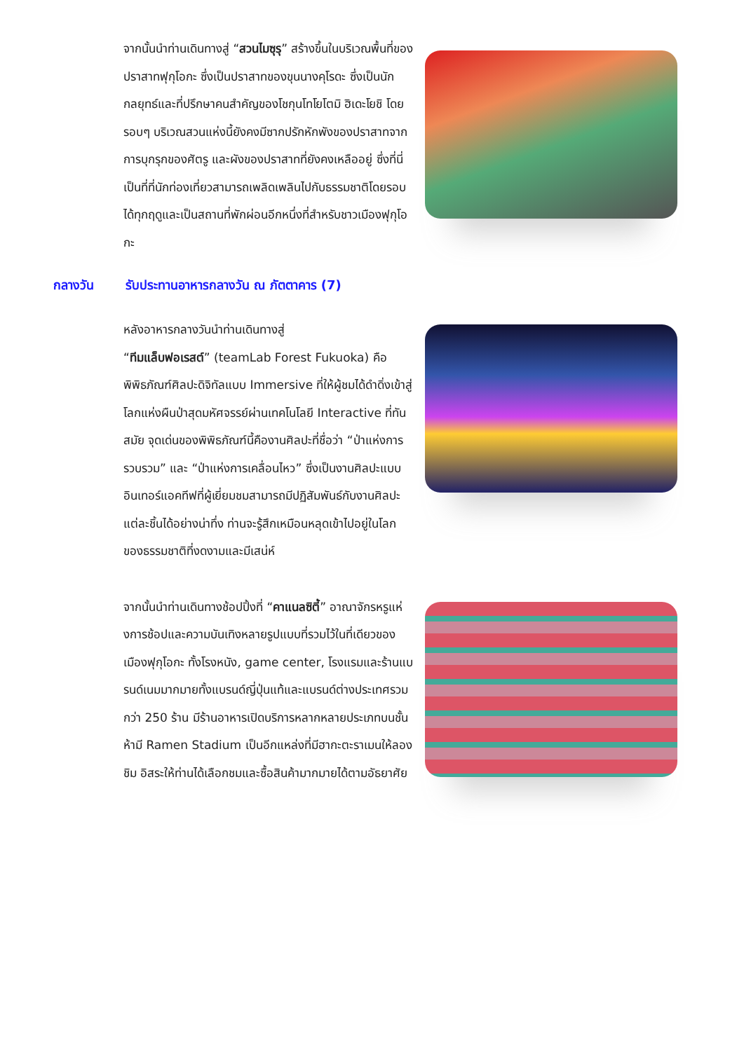จากนั้นนำท่านเดินทางสู่ “สวนไมซุรุ” สร้างขึ้นในบริเวณพื้นที่ของปราสาทฟุกุโอกะ ซึ่งเป็นปราสาทของขุนนางคุโรดะ ซึ่งเป็นนักกลยุทธ์และที่ปรึกษาคนสำคัญของโชกุนโทโยโตมิ ฮิเดะโยชิ โดยรอบๆ บริเวณสวนแห่งนี้ยังคงมีซากปรักหักพังของปราสาทจากการบุกรุกของศัตรู และผังของปราสาทที่ยังคงเหลืออยู่ ซึ่งที่นี่เป็นที่ที่นักท่องเที่ยวสามารถเพลิดเพลินไปกับธรรมชาติโดยรอบได้ทุกฤดูและเป็นสถานที่พักผ่อนอีกหนึ่งที่สำหรับชาวเมืองฟุกุโอกะ
กลางวัน รับประทานอาหารกลางวัน ณ ภัตตาคาร (7)
หลังอาหารกลางวันนำท่านเดินทางสู่
“ทีมแล็บฟอเรสต์” (teamLab Forest Fukuoka) คือพิพิธภัณฑ์ศิลปะดิจิทัลแบบ Immersive ที่ให้ผู้ชมได้ดำดิ่งเข้าสู่โลกแห่งผืนป่าสุดมหัศจรรย์ผ่านเทคโนโลยี Interactive ที่ทันสมัย จุดเด่นของพิพิธภัณฑ์นี้คืองานศิลปะที่ชื่อว่า “ป่าแห่งการรวบรวม” และ “ป่าแห่งการเคลื่อนไหว” ซึ่งเป็นงานศิลปะแบบอินเทอร์แอคทีฟที่ผู้เยี่ยมชมสามารถมีปฏิสัมพันธ์กับงานศิลปะแต่ละชิ้นได้อย่างน่าทึ่ง ท่านจะรู้สึกเหมือนหลุดเข้าไปอยู่ในโลกของธรรมชาติที่งดงามและมีเสน่ห์
จากนั้นนำท่านเดินทางช้อปปิ้งที่ “คาแนลซิตี้” อาณาจักรหรูแห่งการช้อปและความบันเทิงหลายรูปแบบที่รวมไว้ในที่เดียวของเมืองฟุกุโอกะ ทั้งโรงหนัง, game center, โรงแรมและร้านแบรนด์เนมมากมายทั้งแบรนด์ญี่ปุ่นแท้และแบรนด์ต่างประเทศรวมกว่า 250 ร้าน มีร้านอาหารเปิดบริการหลากหลายประเภทบนชั้นห้ามี Ramen Stadium เป็นอีกแหล่งที่มีฮากะตะราเมนให้ลองชิม อิสระให้ท่านได้เลือกชมและซื้อสินค้ามากมายได้ตามอัธยาศัย